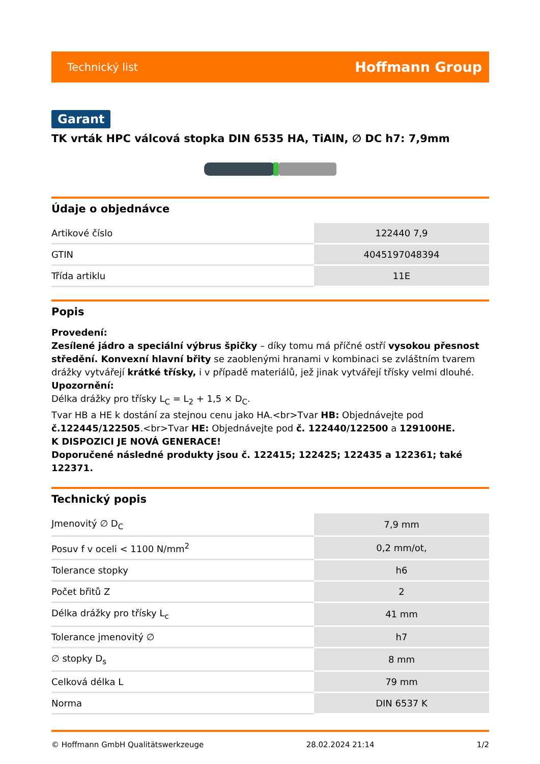Technický list Hoffmann Group
Garant
TK vrták HPC válcová stopka DIN 6535 HA, TiAlN, ∅ DC h7: 7,9mm
Údaje o objednávce
| Artikové číslo | 122440 7,9 |
| GTIN | 4045197048394 |
| Třída artiklu | 11E |
Popis
Provedení:
Zesílené jádro a speciální výbrus špičky – díky tomu má příčné ostří vysokou přesnost středění. Konvexní hlavní břity se zaoblenými hranami v kombinaci se zvláštním tvarem drážky vytvářejí krátké třísky, i v případě materiálů, jež jinak vytvářejí třísky velmi dlouhé.
Upozornění:
Délka drážky pro třísky L<sub>C</sub> = L<sub>2</sub> + 1,5 × D<sub>C</sub>.
Tvar HB a HE k dostání za stejnou cenu jako HA.<br>Tvar HB: Objednávejte pod č.122445/122505.<br>Tvar HE: Objednávejte pod č. 122440/122500 a 129100HE.
K DISPOZICI JE NOVÁ GENERACE!
Doporučené následné produkty jsou č. 122415; 122425; 122435 a 122361; také 122371.
Technický popis
| Jmenovitý ∅ D<sub>C</sub> | 7,9 mm |
| Posuv f v oceli < 1100 N/mm<sup>2</sup> | 0,2 mm/ot, |
| Tolerance stopky | h6 |
| Počet břitů Z | 2 |
| Délka drážky pro třísky L<sub>c</sub> | 41 mm |
| Tolerance jmenovitý ∅ | h7 |
| ∅ stopky D<sub>s</sub> | 8 mm |
| Celková délka L | 79 mm |
| Norma | DIN 6537 K |
© Hoffmann GmbH Qualitätswerkzeuge 28.02.2024 21:14 1/2